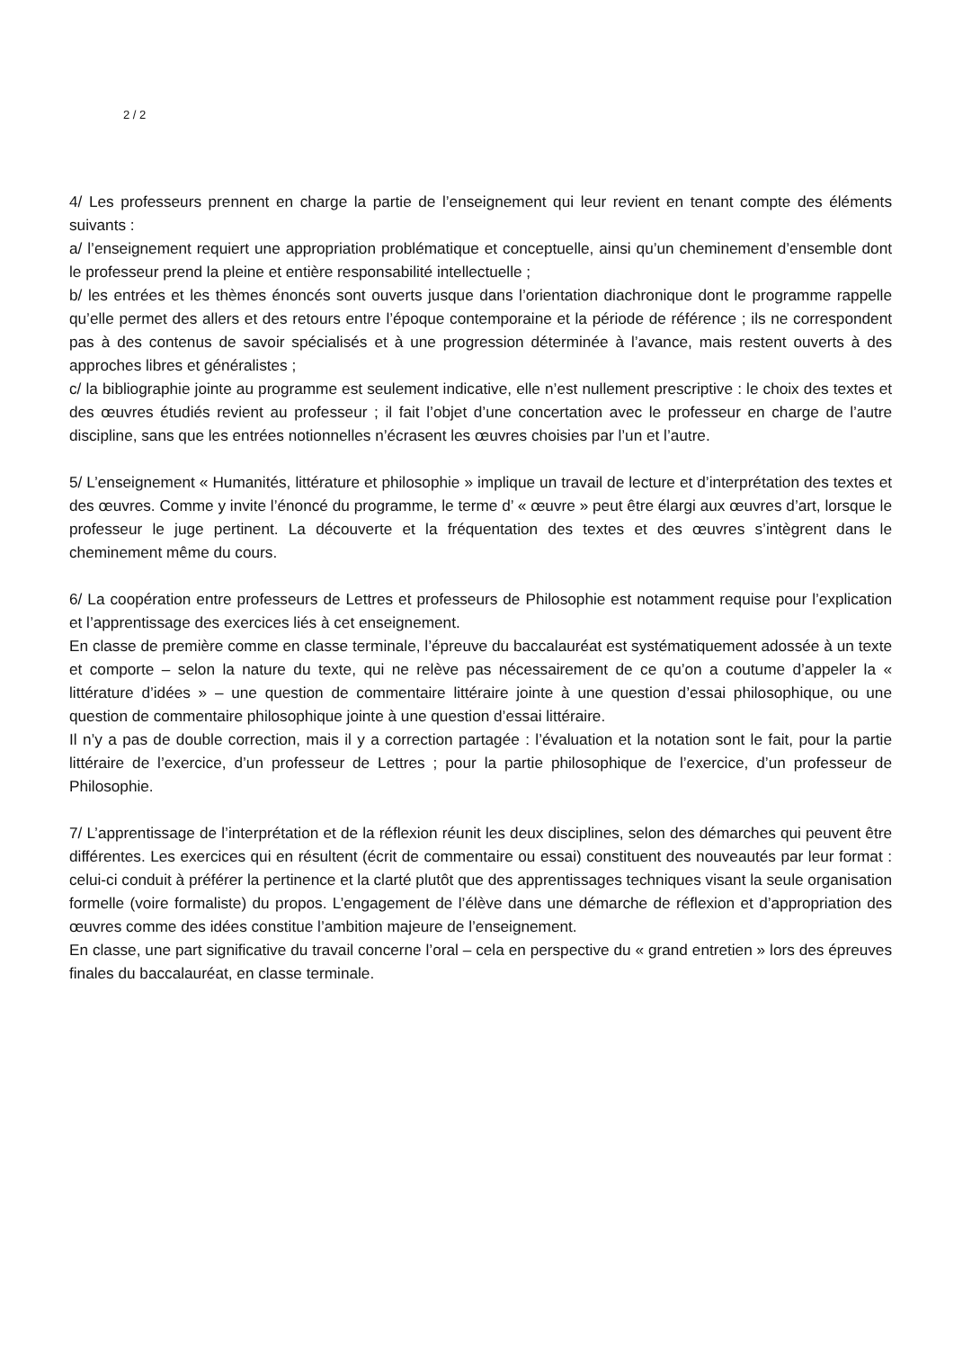2 / 2
4/ Les professeurs prennent en charge la partie de l’enseignement qui leur revient en tenant compte des éléments suivants :
a/ l’enseignement requiert une appropriation problématique et conceptuelle, ainsi qu’un cheminement d’ensemble dont le professeur prend la pleine et entière responsabilité intellectuelle ;
b/ les entrées et les thèmes énoncés sont ouverts jusque dans l’orientation diachronique dont le programme rappelle qu’elle permet des allers et des retours entre l’époque contemporaine et la période de référence ; ils ne correspondent pas à des contenus de savoir spécialisés et à une progression déterminée à l’avance, mais restent ouverts à des approches libres et généralistes ;
c/ la bibliographie jointe au programme est seulement indicative, elle n’est nullement prescriptive : le choix des textes et des œuvres étudiés revient au professeur ; il fait l’objet d’une concertation avec le professeur en charge de l’autre discipline, sans que les entrées notionnelles n’écrasent les œuvres choisies par l’un et l’autre.
5/ L’enseignement « Humanités, littérature et philosophie » implique un travail de lecture et d’interprétation des textes et des œuvres. Comme y invite l’énoncé du programme, le terme d’ « œuvre » peut être élargi aux œuvres d’art, lorsque le professeur le juge pertinent. La découverte et la fréquentation des textes et des œuvres s’intègrent dans le cheminement même du cours.
6/ La coopération entre professeurs de Lettres et professeurs de Philosophie est notamment requise pour l’explication et l’apprentissage des exercices liés à cet enseignement.
En classe de première comme en classe terminale, l’épreuve du baccalauréat est systématiquement adossée à un texte et comporte – selon la nature du texte, qui ne relève pas nécessairement de ce qu’on a coutume d’appeler la « littérature d’idées » – une question de commentaire littéraire jointe à une question d’essai philosophique, ou une question de commentaire philosophique jointe à une question d’essai littéraire.
Il n’y a pas de double correction, mais il y a correction partagée : l’évaluation et la notation sont le fait, pour la partie littéraire de l’exercice, d’un professeur de Lettres ; pour la partie philosophique de l’exercice, d’un professeur de Philosophie.
7/ L’apprentissage de l’interprétation et de la réflexion réunit les deux disciplines, selon des démarches qui peuvent être différentes. Les exercices qui en résultent (écrit de commentaire ou essai) constituent des nouveautés par leur format : celui-ci conduit à préférer la pertinence et la clarté plutôt que des apprentissages techniques visant la seule organisation formelle (voire formaliste) du propos. L’engagement de l’élève dans une démarche de réflexion et d’appropriation des œuvres comme des idées constitue l’ambition majeure de l’enseignement.
En classe, une part significative du travail concerne l’oral – cela en perspective du « grand entretien » lors des épreuves finales du baccalauréat, en classe terminale.